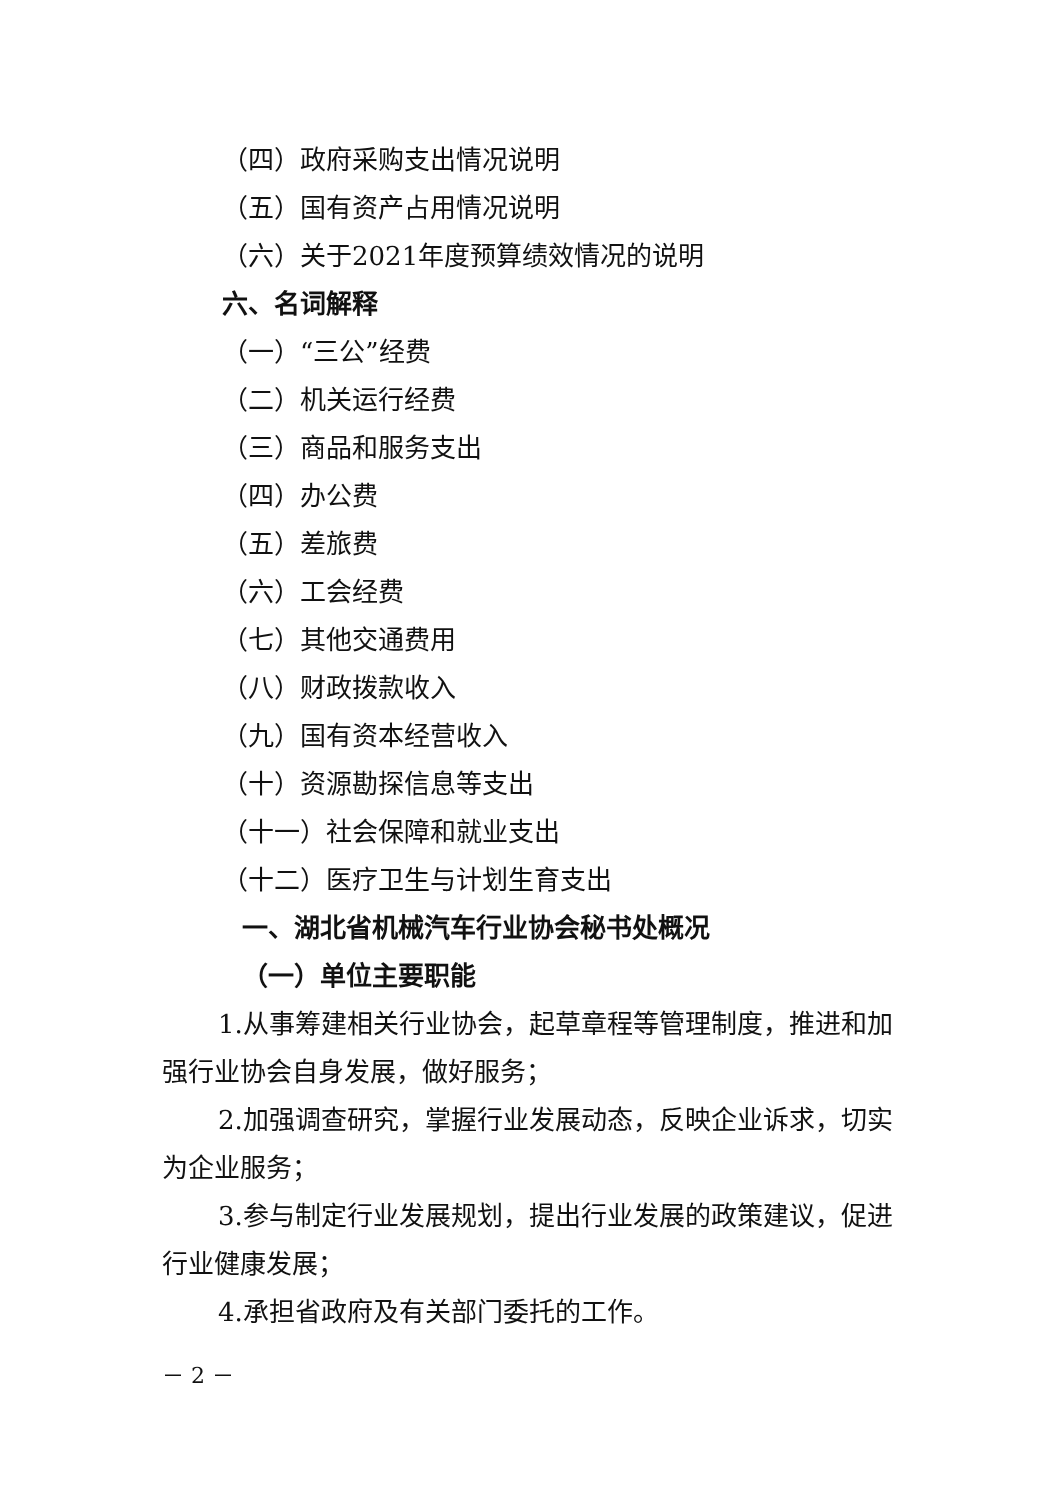（四）政府采购支出情况说明
（五）国有资产占用情况说明
（六）关于2021年度预算绩效情况的说明
六、名词解释
（一）“三公”经费
（二）机关运行经费
（三）商品和服务支出
（四）办公费
（五）差旅费
（六）工会经费
（七）其他交通费用
（八）财政拨款收入
（九）国有资本经营收入
（十）资源勘探信息等支出
（十一）社会保障和就业支出
（十二）医疗卫生与计划生育支出
一、湖北省机械汽车行业协会秘书处概况
（一）单位主要职能
1.从事筹建相关行业协会，起草章程等管理制度，推进和加强行业协会自身发展，做好服务；
2.加强调查研究，掌握行业发展动态，反映企业诉求，切实为企业服务；
3.参与制定行业发展规划，提出行业发展的政策建议，促进行业健康发展；
4.承担省政府及有关部门委托的工作。
－ 2 －